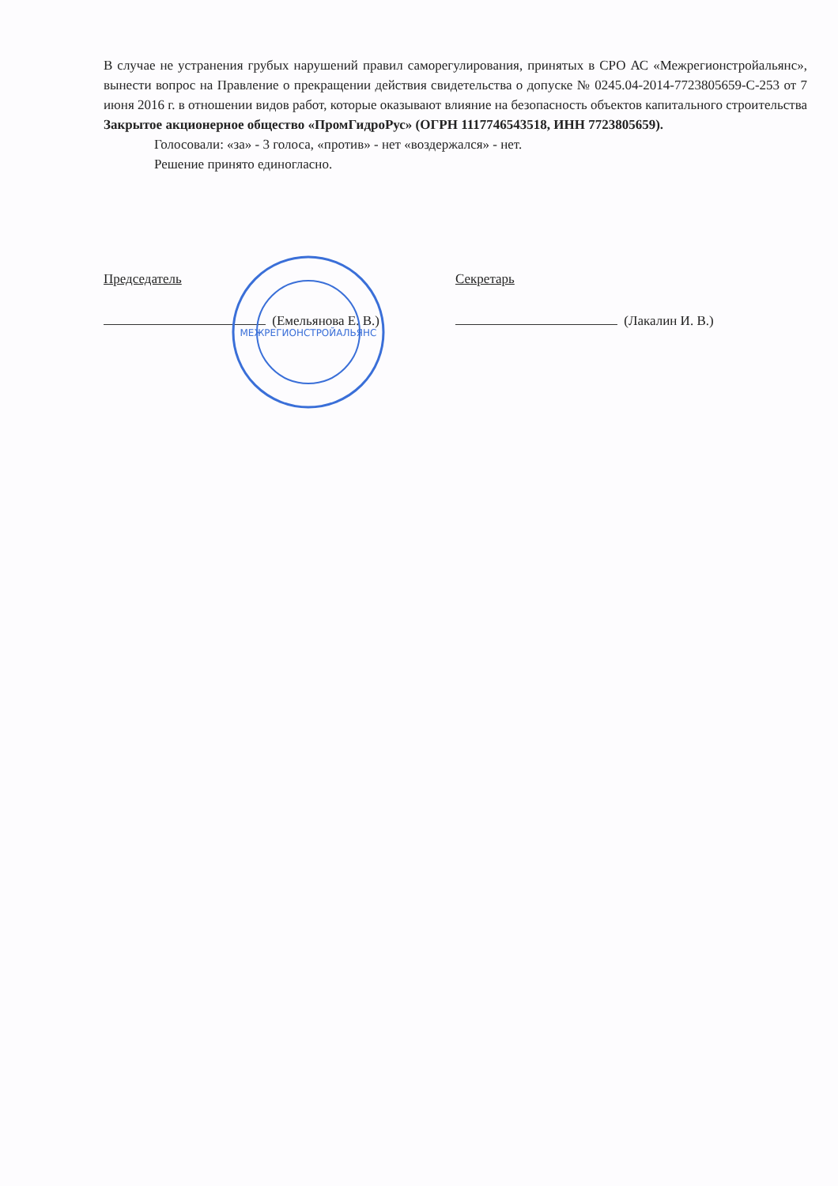В случае не устранения грубых нарушений правил саморегулирования, принятых в СРО АС «Межрегионстройальянс», вынести вопрос на Правление о прекращении действия свидетельства о допуске № 0245.04-2014-7723805659-С-253 от 7 июня 2016 г. в отношении видов работ, которые оказывают влияние на безопасность объектов капитального строительства Закрытое акционерное общество «ПромГидроРус» (ОГРН 1117746543518, ИНН 7723805659).
Голосовали: «за» - 3 голоса, «против» - нет «воздержался» - нет.
Решение принято единогласно.
Председатель
(Емельянова Е. В.)
Секретарь
(Лакалин И. В.)
МЕЖРЕГИОНСТРОЙАЛЬЯНС